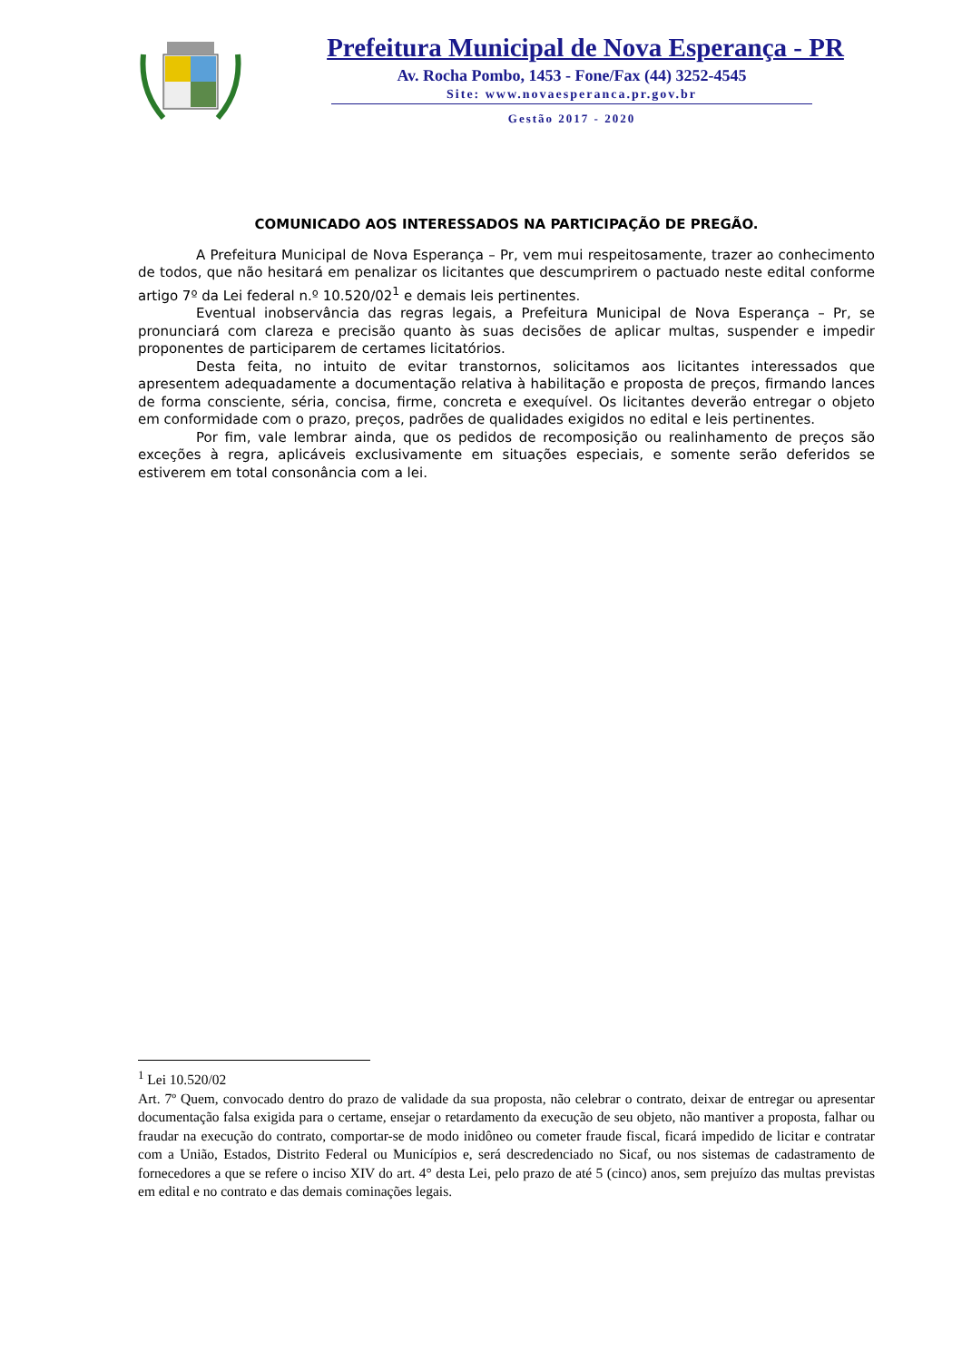Prefeitura Municipal de Nova Esperança - PR
Av. Rocha Pombo, 1453 - Fone/Fax (44) 3252-4545
Site: www.novaesperanca.pr.gov.br
Gestão 2017 - 2020
COMUNICADO AOS INTERESSADOS NA PARTICIPAÇÃO DE PREGÃO.
A Prefeitura Municipal de Nova Esperança – Pr, vem mui respeitosamente, trazer ao conhecimento de todos, que não hesitará em penalizar os licitantes que descumprirem o pactuado neste edital conforme artigo 7º da Lei federal n.º 10.520/02<sup>1</sup> e demais leis pertinentes.
Eventual inobservância das regras legais, a Prefeitura Municipal de Nova Esperança – Pr, se pronunciará com clareza e precisão quanto às suas decisões de aplicar multas, suspender e impedir proponentes de participarem de certames licitatórios.
Desta feita, no intuito de evitar transtornos, solicitamos aos licitantes interessados que apresentem adequadamente a documentação relativa à habilitação e proposta de preços, firmando lances de forma consciente, séria, concisa, firme, concreta e exequível. Os licitantes deverão entregar o objeto em conformidade com o prazo, preços, padrões de qualidades exigidos no edital e leis pertinentes.
Por fim, vale lembrar ainda, que os pedidos de recomposição ou realinhamento de preços são exceções à regra, aplicáveis exclusivamente em situações especiais, e somente serão deferidos se estiverem em total consonância com a lei.
<sup>1</sup> Lei 10.520/02
Art. 7º Quem, convocado dentro do prazo de validade da sua proposta, não celebrar o contrato, deixar de entregar ou apresentar documentação falsa exigida para o certame, ensejar o retardamento da execução de seu objeto, não mantiver a proposta, falhar ou fraudar na execução do contrato, comportar-se de modo inidôneo ou cometer fraude fiscal, ficará impedido de licitar e contratar com a União, Estados, Distrito Federal ou Municípios e, será descredenciado no Sicaf, ou nos sistemas de cadastramento de fornecedores a que se refere o inciso XIV do art. 4° desta Lei, pelo prazo de até 5 (cinco) anos, sem prejuízo das multas previstas em edital e no contrato e das demais cominações legais.